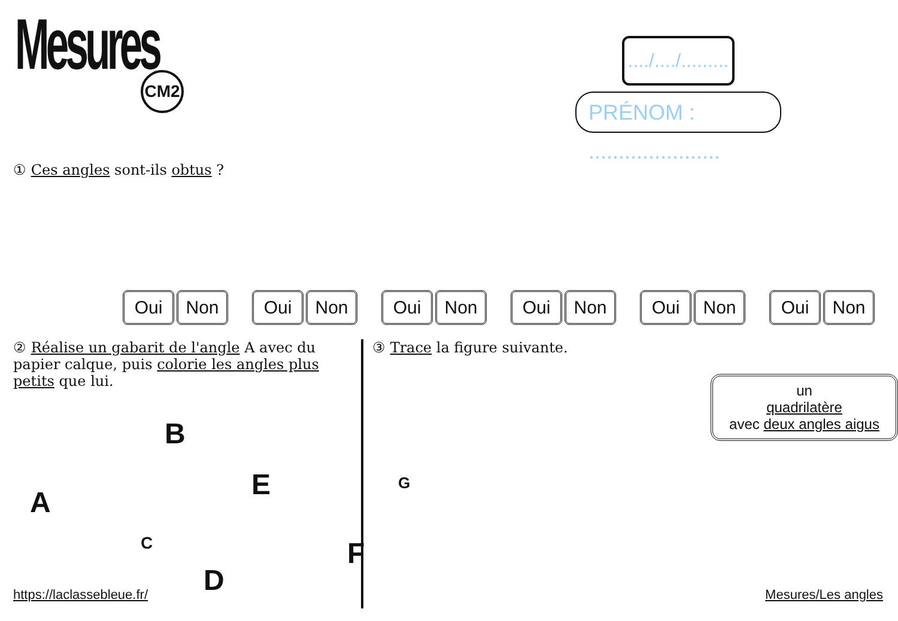Mesures
CM2
..../..../.........
PRÉNOM : ......................
① Ces angles sont-ils obtus ?
Oui Non Oui Non Oui Non Oui Non Oui Non Oui Non
② Réalise un gabarit de l'angle A avec du papier calque, puis colorie les angles plus petits que lui.
A
B
C
D
E
F
G
https://laclassebleue.fr/
③ Trace la figure suivante.
un
quadrilatère
avec deux angles aigus
Mesures/Les angles